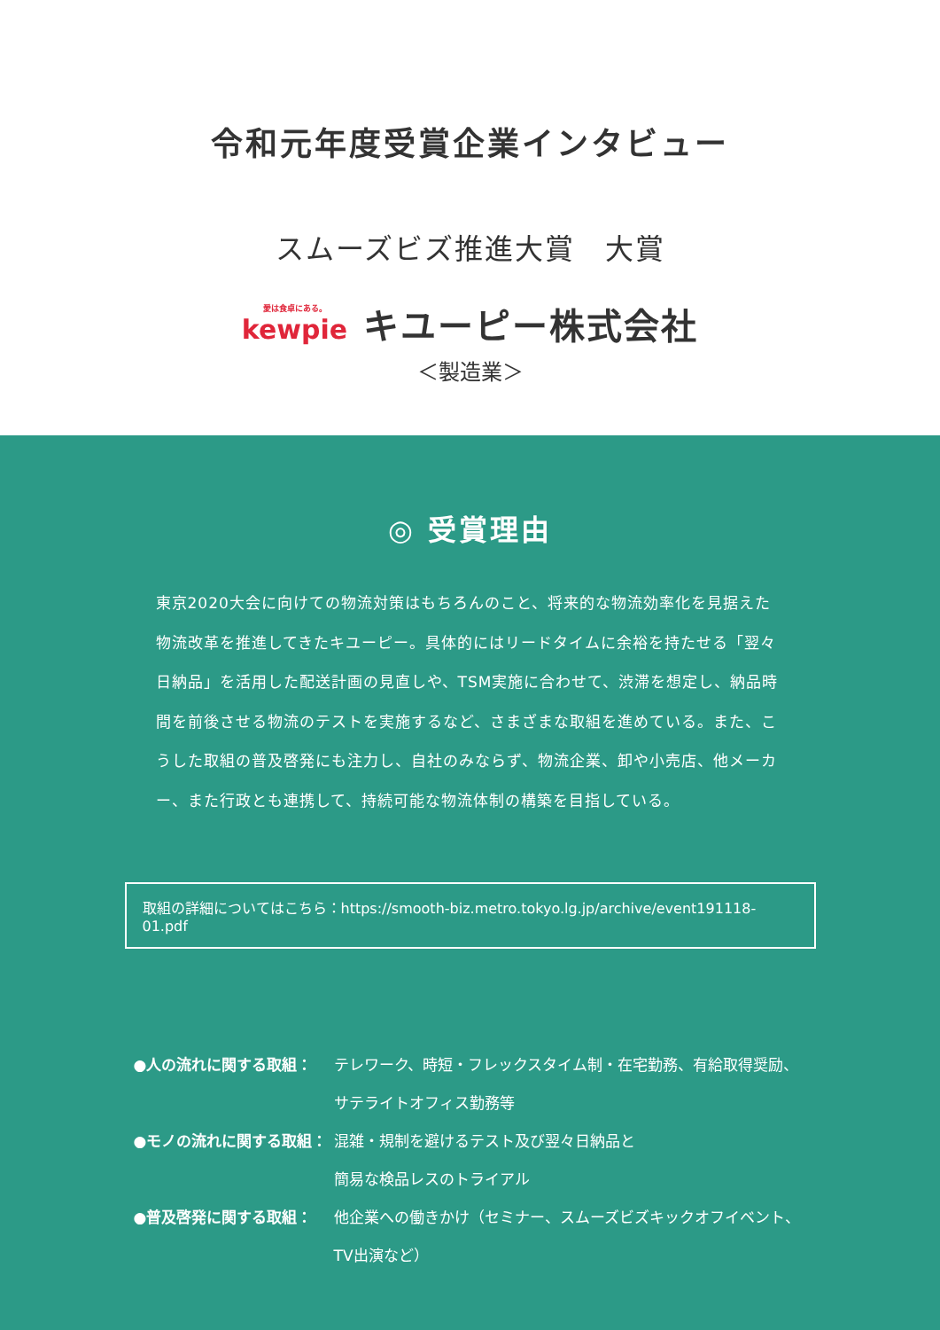令和元年度受賞企業インタビュー
スムーズビズ推進大賞　大賞
愛は食卓にある。
kewpie
キユーピー株式会社
＜製造業＞
◎ 受賞理由
東京2020大会に向けての物流対策はもちろんのこと、将来的な物流効率化を見据えた物流改革を推進してきたキユーピー。具体的にはリードタイムに余裕を持たせる「翌々日納品」を活用した配送計画の見直しや、TSM実施に合わせて、渋滞を想定し、納品時間を前後させる物流のテストを実施するなど、さまざまな取組を進めている。また、こうした取組の普及啓発にも注力し、自社のみならず、物流企業、卸や小売店、他メーカー、また行政とも連携して、持続可能な物流体制の構築を目指している。
取組の詳細についてはこちら：https://smooth-biz.metro.tokyo.lg.jp/archive/event191118-01.pdf
●人の流れに関する取組： テレワーク、時短・フレックスタイム制・在宅勤務、有給取得奨励、サテライトオフィス勤務等
●モノの流れに関する取組： 混雑・規制を避けるテスト及び翌々日納品と
簡易な検品レスのトライアル
●普及啓発に関する取組： 他企業への働きかけ（セミナー、スムーズビズキックオフイベント、TV出演など）